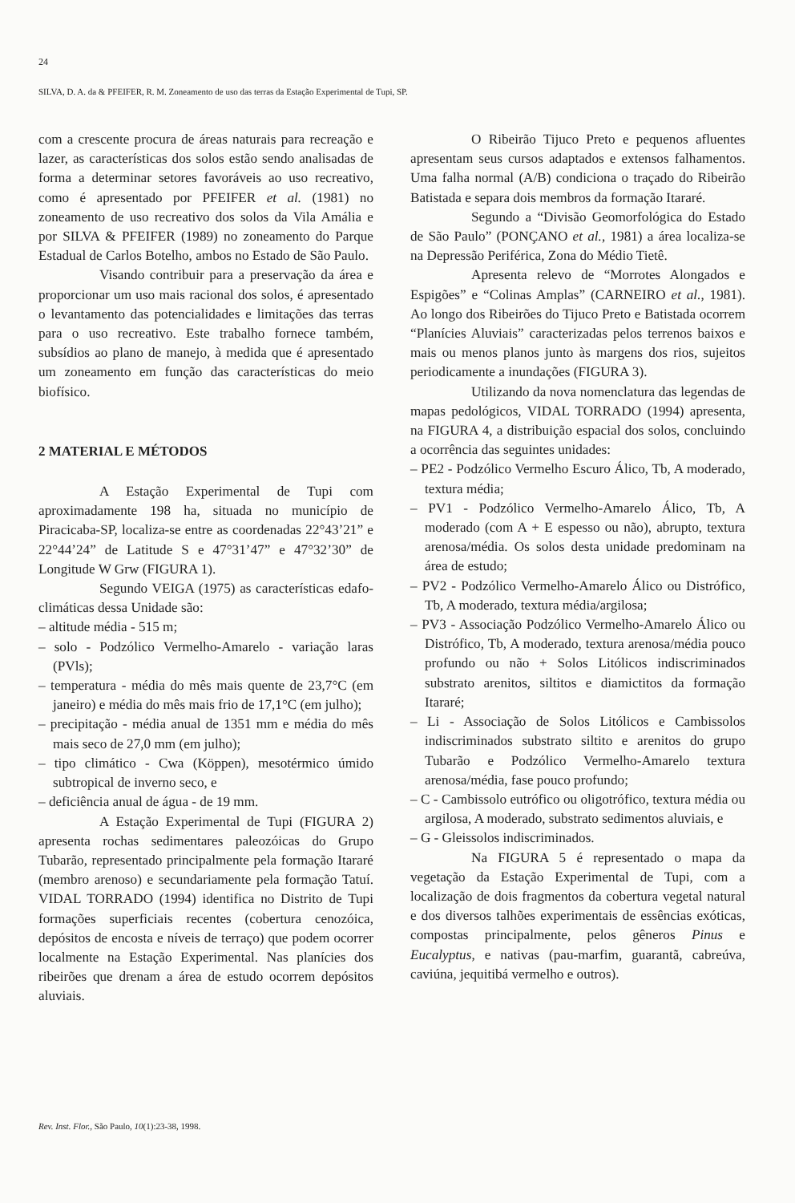24
SILVA, D. A. da & PFEIFER, R. M. Zoneamento de uso das terras da Estação Experimental de Tupi, SP.
com a crescente procura de áreas naturais para recreação e lazer, as características dos solos estão sendo analisadas de forma a determinar setores favoráveis ao uso recreativo, como é apresentado por PFEIFER et al. (1981) no zoneamento de uso recreativo dos solos da Vila Amália e por SILVA & PFEIFER (1989) no zoneamento do Parque Estadual de Carlos Botelho, ambos no Estado de São Paulo.
Visando contribuir para a preservação da área e proporcionar um uso mais racional dos solos, é apresentado o levantamento das potencialidades e limitações das terras para o uso recreativo. Este trabalho fornece também, subsídios ao plano de manejo, à medida que é apresentado um zoneamento em função das características do meio biofísico.
2 MATERIAL E MÉTODOS
A Estação Experimental de Tupi com aproximadamente 198 ha, situada no município de Piracicaba-SP, localiza-se entre as coordenadas 22°43’21” e 22°44’24” de Latitude S e 47°31’47” e 47°32’30” de Longitude W Grw (FIGURA 1).
Segundo VEIGA (1975) as características edafo-climáticas dessa Unidade são:
– altitude média - 515 m;
– solo - Podzólico Vermelho-Amarelo - variação laras (PVls);
– temperatura - média do mês mais quente de 23,7°C (em janeiro) e média do mês mais frio de 17,1°C (em julho);
– precipitação - média anual de 1351 mm e média do mês mais seco de 27,0 mm (em julho);
– tipo climático - Cwa (Köppen), mesotérmico úmido subtropical de inverno seco, e
– deficiência anual de água - de 19 mm.
A Estação Experimental de Tupi (FIGURA 2) apresenta rochas sedimentares paleozóicas do Grupo Tubarão, representado principalmente pela formação Itararé (membro arenoso) e secundariamente pela formação Tatuí. VIDAL TORRADO (1994) identifica no Distrito de Tupi formações superficiais recentes (cobertura cenozóica, depósitos de encosta e níveis de terraço) que podem ocorrer localmente na Estação Experimental. Nas planícies dos ribeirões que drenam a área de estudo ocorrem depósitos aluviais.
O Ribeirão Tijuco Preto e pequenos afluentes apresentam seus cursos adaptados e extensos falhamentos. Uma falha normal (A/B) condiciona o traçado do Ribeirão Batistada e separa dois membros da formação Itararé.
Segundo a “Divisão Geomorfológica do Estado de São Paulo” (PONÇANO et al., 1981) a área localiza-se na Depressão Periférica, Zona do Médio Tietê.
Apresenta relevo de “Morrotes Alongados e Espigões” e “Colinas Amplas” (CARNEIRO et al., 1981). Ao longo dos Ribeirões do Tijuco Preto e Batistada ocorrem “Planícies Aluviais” caracterizadas pelos terrenos baixos e mais ou menos planos junto às margens dos rios, sujeitos periodicamente a inundações (FIGURA 3).
Utilizando da nova nomenclatura das legendas de mapas pedológicos, VIDAL TORRADO (1994) apresenta, na FIGURA 4, a distribuição espacial dos solos, concluindo a ocorrência das seguintes unidades:
– PE2 - Podzólico Vermelho Escuro Álico, Tb, A moderado, textura média;
– PV1 - Podzólico Vermelho-Amarelo Álico, Tb, A moderado (com A + E espesso ou não), abrupto, textura arenosa/média. Os solos desta unidade predominam na área de estudo;
– PV2 - Podzólico Vermelho-Amarelo Álico ou Distrófico, Tb, A moderado, textura média/argilosa;
– PV3 - Associação Podzólico Vermelho-Amarelo Álico ou Distrófico, Tb, A moderado, textura arenosa/média pouco profundo ou não + Solos Litólicos indiscriminados substrato arenitos, siltitos e diamictitos da formação Itararé;
– Li - Associação de Solos Litólicos e Cambissolos indiscriminados substrato siltito e arenitos do grupo Tubarão e Podzólico Vermelho-Amarelo textura arenosa/média, fase pouco profundo;
– C - Cambissolo eutrófico ou oligotrófico, textura média ou argilosa, A moderado, substrato sedimentos aluviais, e
– G - Gleissolos indiscriminados.
Na FIGURA 5 é representado o mapa da vegetação da Estação Experimental de Tupi, com a localização de dois fragmentos da cobertura vegetal natural e dos diversos talhões experimentais de essências exóticas, compostas principalmente, pelos gêneros Pinus e Eucalyptus, e nativas (pau-marfim, guarantã, cabreúva, caviúna, jequitibá vermelho e outros).
Rev. Inst. Flor., São Paulo, 10(1):23-38, 1998.